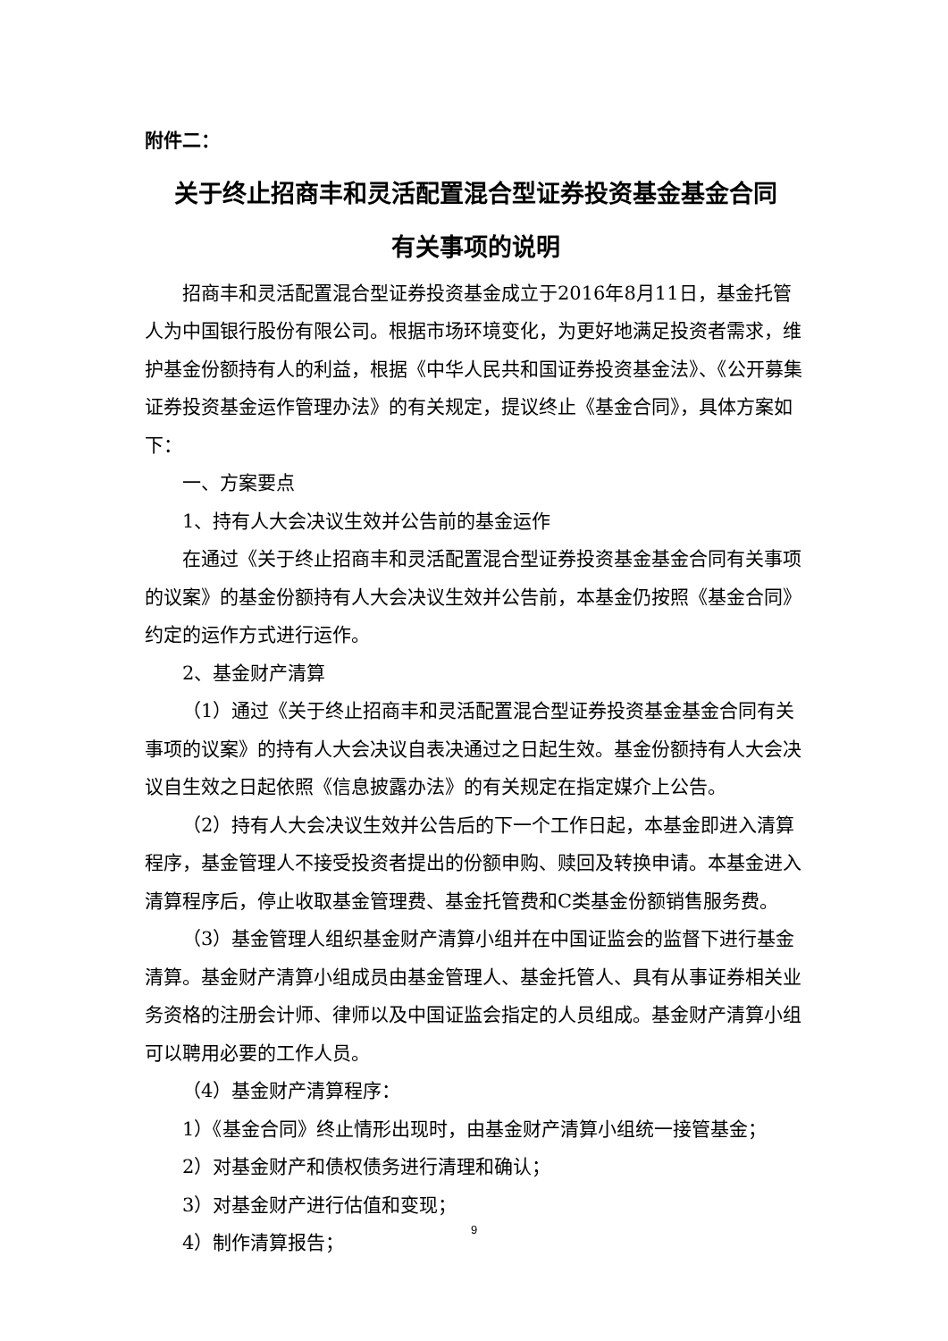附件二：
关于终止招商丰和灵活配置混合型证券投资基金基金合同
有关事项的说明
招商丰和灵活配置混合型证券投资基金成立于2016年8月11日，基金托管人为中国银行股份有限公司。根据市场环境变化，为更好地满足投资者需求，维护基金份额持有人的利益，根据《中华人民共和国证券投资基金法》、《公开募集证券投资基金运作管理办法》的有关规定，提议终止《基金合同》，具体方案如下：
一、方案要点
1、持有人大会决议生效并公告前的基金运作
在通过《关于终止招商丰和灵活配置混合型证券投资基金基金合同有关事项的议案》的基金份额持有人大会决议生效并公告前，本基金仍按照《基金合同》约定的运作方式进行运作。
2、基金财产清算
（1）通过《关于终止招商丰和灵活配置混合型证券投资基金基金合同有关事项的议案》的持有人大会决议自表决通过之日起生效。基金份额持有人大会决议自生效之日起依照《信息披露办法》的有关规定在指定媒介上公告。
（2）持有人大会决议生效并公告后的下一个工作日起，本基金即进入清算程序，基金管理人不接受投资者提出的份额申购、赎回及转换申请。本基金进入清算程序后，停止收取基金管理费、基金托管费和C类基金份额销售服务费。
（3）基金管理人组织基金财产清算小组并在中国证监会的监督下进行基金清算。基金财产清算小组成员由基金管理人、基金托管人、具有从事证券相关业务资格的注册会计师、律师以及中国证监会指定的人员组成。基金财产清算小组可以聘用必要的工作人员。
（4）基金财产清算程序：
1）《基金合同》终止情形出现时，由基金财产清算小组统一接管基金；
2）对基金财产和债权债务进行清理和确认；
3）对基金财产进行估值和变现；
4）制作清算报告；
9